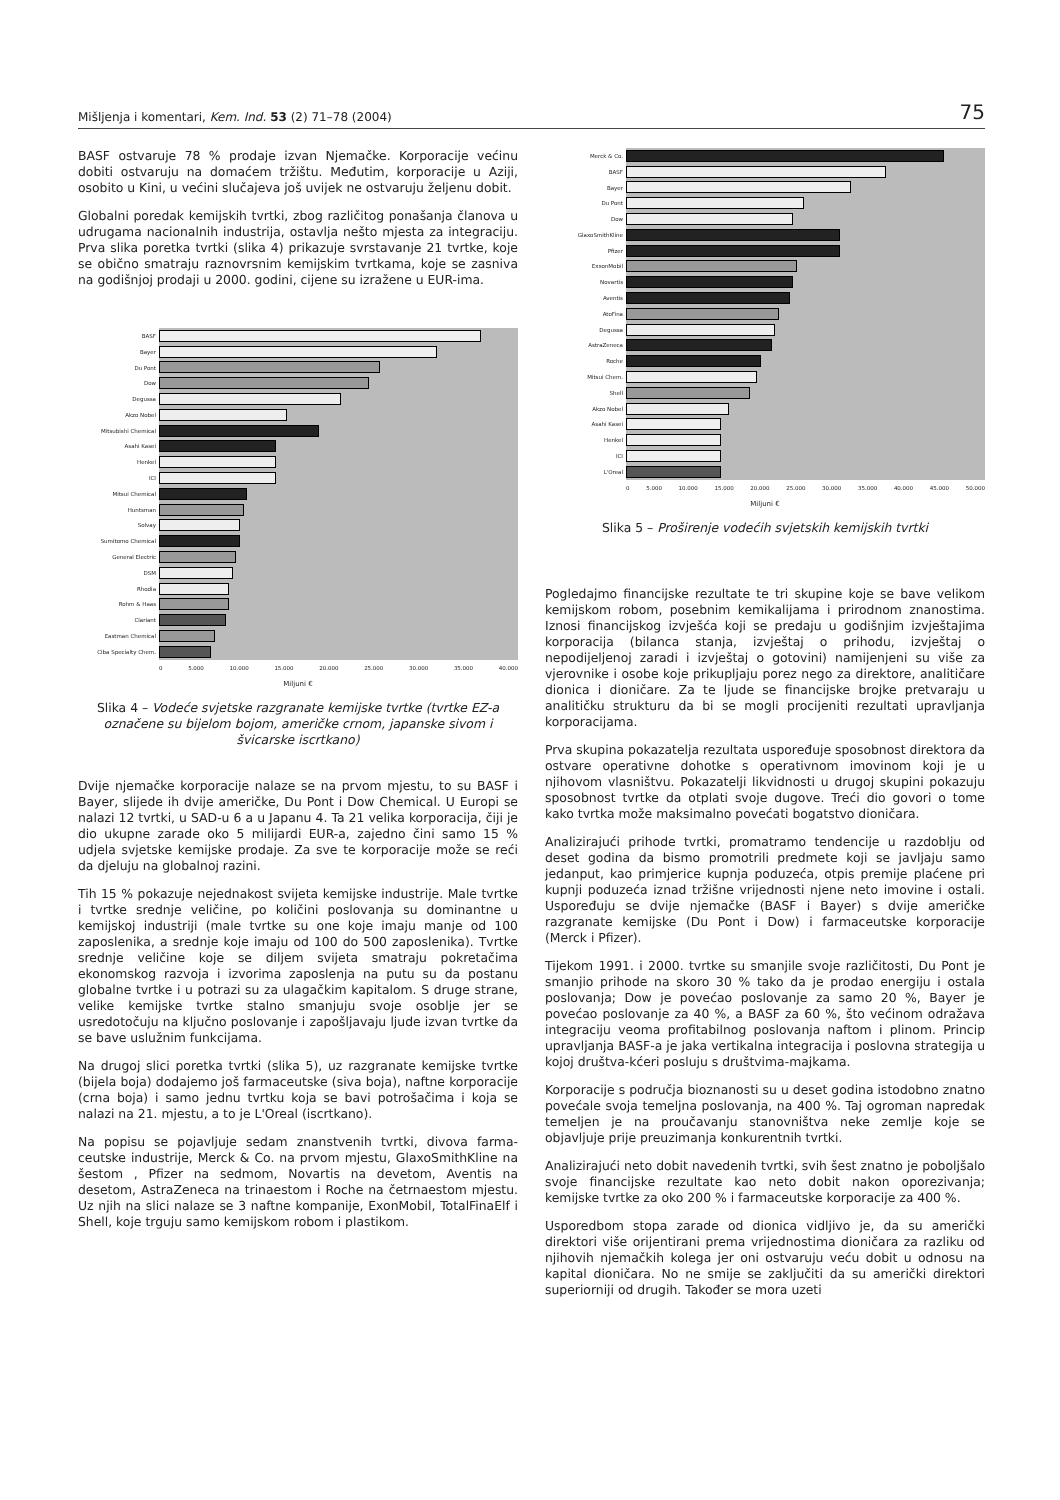Mišljenja i komentari, Kem. Ind. 53 (2) 71–78 (2004) 75
BASF ostvaruje 78 % prodaje izvan Njemačke. Korporacije veći­nu dobiti ostvaruju na domaćem tržištu. Međutim, korporacije u Aziji, osobito u Kini, u većini slučajeva još uvijek ne ostvaruju željenu dobit.
Globalni poredak kemijskih tvrtki, zbog različitog ponašanja čla­nova u udrugama nacionalnih industrija, ostavlja nešto mjesta za integraciju. Prva slika poretka tvrtki (slika 4) prikazuje svrstavanje 21 tvrtke, koje se obično smatraju raznovrsnim kemijskim tvrtka­ma, koje se zasniva na godišnjoj prodaji u 2000. godini, cijene su izražene u EUR-ima.
BASF
Bayer
Du Pont
Dow
Degussa
Akzo Nobel
Mitsubishi Chemical
Asahi Kasei
Henkel
ICI
Mitsui Chemical
Huntsman
Solvay
Sumitomo Chemical
General Electric
DSM
Rhodia
Rohm & Haas
Clariant
Eastman Chemical
Ciba Specialty Chem.
0 5.000 10.000 15.000 20.000 25.000 30.000 35.000 40.000
Miljuni €
Slika 4 – Vodeće svjetske razgranate kemijske tvrtke (tvrtke EZ-a označene su bijelom bojom, američke crnom, japanske sivom i švicarske iscrtkano)
Dvije njemačke korporacije nalaze se na prvom mjestu, to su BASF i Bayer, slijede ih dvije američke, Du Pont i Dow Che­mical. U Europi se nalazi 12 tvrtki, u SAD-u 6 a u Japanu 4. Ta 21 velika korporacija, čiji je dio ukupne zarade oko 5 milijar­di EUR-a, zajedno čini samo 15 % udjela svjetske kemijske pro­daje. Za sve te korporacije može se reći da djeluju na globalnoj razini.
Tih 15 % pokazuje nejednakost svijeta kemijske industrije. Male tvrtke i tvrtke srednje veličine, po količini poslovanja su do­minantne u kemijskoj industriji (male tvrtke su one koje ima­ju manje od 100 zaposlenika, a srednje koje imaju od 100 do 500 zaposlenika). Tvrtke srednje veličine koje se diljem svije­ta smatraju pokretačima ekonomskog razvoja i izvorima za­poslenja na putu su da postanu globalne tvrtke i u potrazi su za ulagačkim kapitalom. S druge strane, velike kemijske tvrtke stal­no smanjuju svoje osoblje jer se usredotočuju na ključno poslo­vanje i zapošljavaju ljude izvan tvrtke da se bave uslužnim funk­cijama.
Na drugoj slici poretka tvrtki (slika 5), uz razgranate kemijske tvrtke (bijela boja) dodajemo još farmaceutske (siva boja), naftne korporacije (crna boja) i samo jednu tvrtku koja se bavi po­trošačima i koja se nalazi na 21. mjestu, a to je L'Oreal (iscrtka­no).
Na popisu se pojavljuje sedam znanstvenih tvrtki, divova farma­ceutske industrije, Merck & Co. na prvom mjestu, GlaxoSmith­Kline na šestom , Pfizer na sedmom, Novartis na devetom, Aven­tis na desetom, AstraZeneca na trinaestom i Roche na četrnae­stom mjestu. Uz njih na slici nalaze se 3 naftne kompanije, ExonMobil, TotalFinaElf i Shell, koje trguju samo kemijskom ro­bom i plastikom.
Merck & Co.
BASF
Bayer
Du Pont
Dow
GlaxoSmithKline
Pfizer
ExxonMobil
Novartis
Aventis
AtoFina
Degussa
AstraZeneca
Roche
Mitsui Chem.
Shell
Akzo Nobel
Asahi Kasei
Henkel
ICI
L'Oreal
0 5.000 10.000 15.000 20.000 25.000 30.000 35.000 40.000 45.000 50.000
Miljuni €
Slika 5 – Proširenje vodećih svjetskih kemijskih tvrtki
Pogledajmo financijske rezultate te tri skupine koje se bave veli­kom kemijskom robom, posebnim kemikalijama i prirodnom znanostima. Iznosi financijskog izvješća koji se predaju u go­dišnjim izvještajima korporacija (bilanca stanja, izvještaj o priho­du, izvještaj o nepodijeljenoj zaradi i izvještaj o gotovini) nami­jenjeni su više za vjerovnike i osobe koje prikupljaju porez nego za direktore, analitičare dionica i dioničare. Za te ljude se finan­cijske brojke pretvaraju u analitičku strukturu da bi se mogli pro­cijeniti rezultati upravljanja korporacijama.
Prva skupina pokazatelja rezultata uspoređuje sposobnost direk­tora da ostvare operativne dohotke s operativnom imovinom ko­ji je u njihovom vlasništvu. Pokazatelji likvidnosti u drugoj skupi­ni pokazuju sposobnost tvrtke da otplati svoje dugove. Treći dio govori o tome kako tvrtka može maksimalno povećati bogatstvo dioničara.
Analizirajući prihode tvrtki, promatramo tendencije u razdoblju od deset godina da bismo promotrili predmete koji se javljaju sa­mo jedanput, kao primjerice kupnja poduzeća, otpis premije plaćene pri kupnji poduzeća iznad tržišne vrijednosti njene neto imovine i ostali. Uspoređuju se dvije njemačke (BASF i Bayer) s dvije američke razgranate kemijske (Du Pont i Dow) i farmaceut­ske korporacije (Merck i Pfizer).
Tijekom 1991. i 2000. tvrtke su smanjile svoje različitosti, Du Pont je smanjio prihode na skoro 30 % tako da je prodao energi­ju i ostala poslovanja; Dow je povećao poslovanje za samo 20 %, Bayer je povećao poslovanje za 40 %, a BASF za 60 %, što većinom odražava integraciju veoma profitabilnog poslovanja naftom i plinom. Princip upravljanja BASF-a je jaka vertikalna in­tegracija i poslovna strategija u kojoj društva-kćeri posluju s dru­štvima-majkama.
Korporacije s područja bioznanosti su u deset godina istodobno znatno povećale svoja temeljna poslovanja, na 400 %. Taj ogro­man napredak temeljen je na proučavanju stanovništva neke zemlje koje se objavljuje prije preuzimanja konkurentnih tvrtki.
Analizirajući neto dobit navedenih tvrtki, svih šest znatno je po­boljšalo svoje financijske rezultate kao neto dobit nakon opore­zivanja; kemijske tvrtke za oko 200 % i farmaceutske korporacije za 400 %.
Usporedbom stopa zarade od dionica vidljivo je, da su američki direktori više orijentirani prema vrijednostima dioničara za razli­ku od njihovih njemačkih kolega jer oni ostvaruju veću dobit u odnosu na kapital dioničara. No ne smije se zaključiti da su američki direktori superiorniji od drugih. Također se mora uzeti